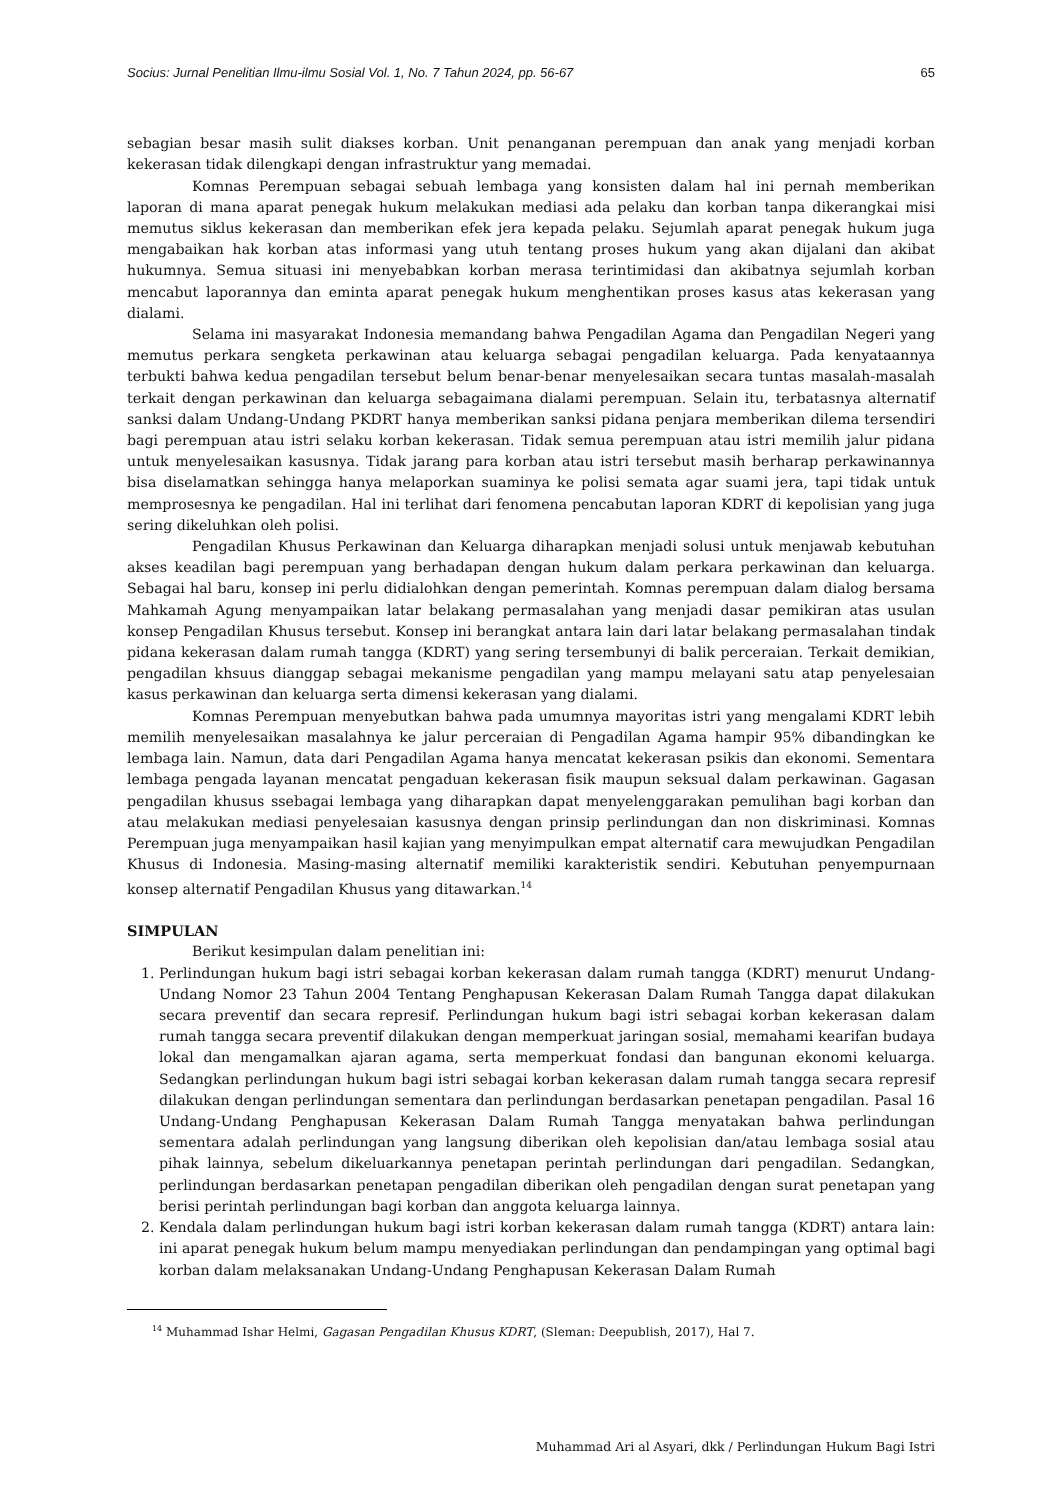Socius: Jurnal Penelitian Ilmu-ilmu Sosial Vol. 1, No. 7 Tahun 2024, pp. 56-67 65
sebagian besar masih sulit diakses korban. Unit penanganan perempuan dan anak yang menjadi korban kekerasan tidak dilengkapi dengan infrastruktur yang memadai.
Komnas Perempuan sebagai sebuah lembaga yang konsisten dalam hal ini pernah memberikan laporan di mana aparat penegak hukum melakukan mediasi ada pelaku dan korban tanpa dikerangkai misi memutus siklus kekerasan dan memberikan efek jera kepada pelaku. Sejumlah aparat penegak hukum juga mengabaikan hak korban atas informasi yang utuh tentang proses hukum yang akan dijalani dan akibat hukumnya. Semua situasi ini menyebabkan korban merasa terintimidasi dan akibatnya sejumlah korban mencabut laporannya dan eminta aparat penegak hukum menghentikan proses kasus atas kekerasan yang dialami.
Selama ini masyarakat Indonesia memandang bahwa Pengadilan Agama dan Pengadilan Negeri yang memutus perkara sengketa perkawinan atau keluarga sebagai pengadilan keluarga. Pada kenyataannya terbukti bahwa kedua pengadilan tersebut belum benar-benar menyelesaikan secara tuntas masalah-masalah terkait dengan perkawinan dan keluarga sebagaimana dialami perempuan. Selain itu, terbatasnya alternatif sanksi dalam Undang-Undang PKDRT hanya memberikan sanksi pidana penjara memberikan dilema tersendiri bagi perempuan atau istri selaku korban kekerasan. Tidak semua perempuan atau istri memilih jalur pidana untuk menyelesaikan kasusnya. Tidak jarang para korban atau istri tersebut masih berharap perkawinannya bisa diselamatkan sehingga hanya melaporkan suaminya ke polisi semata agar suami jera, tapi tidak untuk memprosesnya ke pengadilan. Hal ini terlihat dari fenomena pencabutan laporan KDRT di kepolisian yang juga sering dikeluhkan oleh polisi.
Pengadilan Khusus Perkawinan dan Keluarga diharapkan menjadi solusi untuk menjawab kebutuhan akses keadilan bagi perempuan yang berhadapan dengan hukum dalam perkara perkawinan dan keluarga. Sebagai hal baru, konsep ini perlu didialohkan dengan pemerintah. Komnas perempuan dalam dialog bersama Mahkamah Agung menyampaikan latar belakang permasalahan yang menjadi dasar pemikiran atas usulan konsep Pengadilan Khusus tersebut. Konsep ini berangkat antara lain dari latar belakang permasalahan tindak pidana kekerasan dalam rumah tangga (KDRT) yang sering tersembunyi di balik perceraian. Terkait demikian, pengadilan khsuus dianggap sebagai mekanisme pengadilan yang mampu melayani satu atap penyelesaian kasus perkawinan dan keluarga serta dimensi kekerasan yang dialami.
Komnas Perempuan menyebutkan bahwa pada umumnya mayoritas istri yang mengalami KDRT lebih memilih menyelesaikan masalahnya ke jalur perceraian di Pengadilan Agama hampir 95% dibandingkan ke lembaga lain. Namun, data dari Pengadilan Agama hanya mencatat kekerasan psikis dan ekonomi. Sementara lembaga pengada layanan mencatat pengaduan kekerasan fisik maupun seksual dalam perkawinan. Gagasan pengadilan khusus ssebagai lembaga yang diharapkan dapat menyelenggarakan pemulihan bagi korban dan atau melakukan mediasi penyelesaian kasusnya dengan prinsip perlindungan dan non diskriminasi. Komnas Perempuan juga menyampaikan hasil kajian yang menyimpulkan empat alternatif cara mewujudkan Pengadilan Khusus di Indonesia. Masing-masing alternatif memiliki karakteristik sendiri. Kebutuhan penyempurnaan konsep alternatif Pengadilan Khusus yang ditawarkan.<sup>14</sup>
SIMPULAN
Berikut kesimpulan dalam penelitian ini:
1. Perlindungan hukum bagi istri sebagai korban kekerasan dalam rumah tangga (KDRT) menurut Undang-Undang Nomor 23 Tahun 2004 Tentang Penghapusan Kekerasan Dalam Rumah Tangga dapat dilakukan secara preventif dan secara represif. Perlindungan hukum bagi istri sebagai korban kekerasan dalam rumah tangga secara preventif dilakukan dengan memperkuat jaringan sosial, memahami kearifan budaya lokal dan mengamalkan ajaran agama, serta memperkuat fondasi dan bangunan ekonomi keluarga. Sedangkan perlindungan hukum bagi istri sebagai korban kekerasan dalam rumah tangga secara represif dilakukan dengan perlindungan sementara dan perlindungan berdasarkan penetapan pengadilan. Pasal 16 Undang-Undang Penghapusan Kekerasan Dalam Rumah Tangga menyatakan bahwa perlindungan sementara adalah perlindungan yang langsung diberikan oleh kepolisian dan/atau lembaga sosial atau pihak lainnya, sebelum dikeluarkannya penetapan perintah perlindungan dari pengadilan. Sedangkan, perlindungan berdasarkan penetapan pengadilan diberikan oleh pengadilan dengan surat penetapan yang berisi perintah perlindungan bagi korban dan anggota keluarga lainnya.
2. Kendala dalam perlindungan hukum bagi istri korban kekerasan dalam rumah tangga (KDRT) antara lain: ini aparat penegak hukum belum mampu menyediakan perlindungan dan pendampingan yang optimal bagi korban dalam melaksanakan Undang-Undang Penghapusan Kekerasan Dalam Rumah
<sup>14</sup> Muhammad Ishar Helmi, Gagasan Pengadilan Khusus KDRT, (Sleman: Deepublish, 2017), Hal 7.
Muhammad Ari al Asyari, dkk / Perlindungan Hukum Bagi Istri